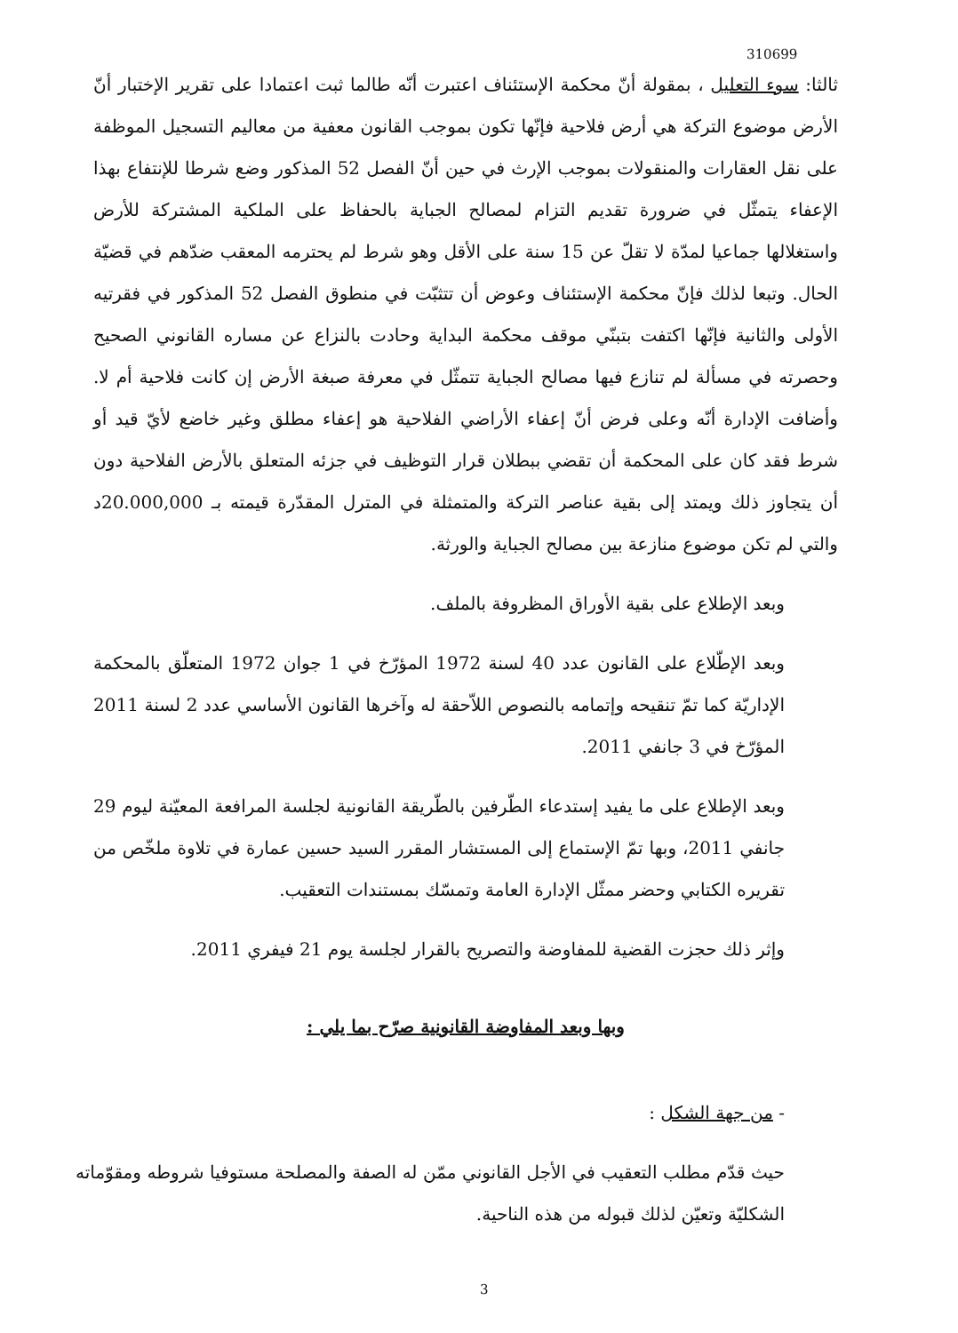310699
ثالثا: سوء التعليل ، بمقولة أنّ محكمة الإستئناف اعتبرت أنّه طالما ثبت اعتمادا على تقرير الإختبار أنّ الأرض موضوع التركة هي أرض فلاحية فإنّها تكون بموجب القانون معفية من معاليم التسجيل الموظفة على نقل العقارات والمنقولات بموجب الإرث في حين أنّ الفصل 52 المذكور وضع شرطا للإنتفاع بهذا الإعفاء يتمثّل في ضرورة تقديم التزام لمصالح الجباية بالحفاظ على الملكية المشتركة للأرض واستغلالها جماعيا لمدّة لا تقلّ عن 15 سنة على الأقل وهو شرط لم يحترمه المعقب ضدّهم في قضيّة الحال. وتبعا لذلك فإنّ محكمة الإستئناف وعوض أن تتثبّت في منطوق الفصل 52 المذكور في فقرتيه الأولى والثانية فإنّها اكتفت بتبنّي موقف محكمة البداية وحادت بالنزاع عن مساره القانوني الصحيح وحصرته في مسألة لم تنازع فيها مصالح الجباية تتمثّل في معرفة صبغة الأرض إن كانت فلاحية أم لا. وأضافت الإدارة أنّه وعلى فرض أنّ إعفاء الأراضي الفلاحية هو إعفاء مطلق وغير خاضع لأيّ قيد أو شرط فقد كان على المحكمة أن تقضي ببطلان قرار التوظيف في جزئه المتعلق بالأرض الفلاحية دون أن يتجاوز ذلك ويمتد إلى بقية عناصر التركة والمتمثلة في المترل المقدّرة قيمته بـ 20.000,000د والتي لم تكن موضوع منازعة بين مصالح الجباية والورثة.
وبعد الإطلاع على بقية الأوراق المظروفة بالملف.
وبعد الإطّلاع على القانون عدد 40 لسنة 1972 المؤرّخ في 1 جوان 1972 المتعلّق بالمحكمة الإداريّة كما تمّ تنقيحه وإتمامه بالنصوص اللاّحقة له وآخرها القانون الأساسي عدد 2 لسنة 2011 المؤرّخ في 3 جانفي 2011.
وبعد الإطلاع على ما يفيد إستدعاء الطّرفين بالطّريقة القانونية لجلسة المرافعة المعيّنة ليوم 29 جانفي 2011، وبها تمّ الإستماع إلى المستشار المقرر السيد حسين عمارة في تلاوة ملخّص من تقريره الكتابي وحضر ممثّل الإدارة العامة وتمسّك بمستندات التعقيب.
وإثر ذلك حجزت القضية للمفاوضة والتصريح بالقرار لجلسة يوم 21 فيفري 2011.
وبها وبعد المفاوضة القانونية صرّح بما يلي :
- من جهة الشكل :
حيث قدّم مطلب التعقيب في الأجل القانوني ممّن له الصفة والمصلحة مستوفيا شروطه ومقوّماته الشكليّة وتعيّن لذلك قبوله من هذه الناحية.
3